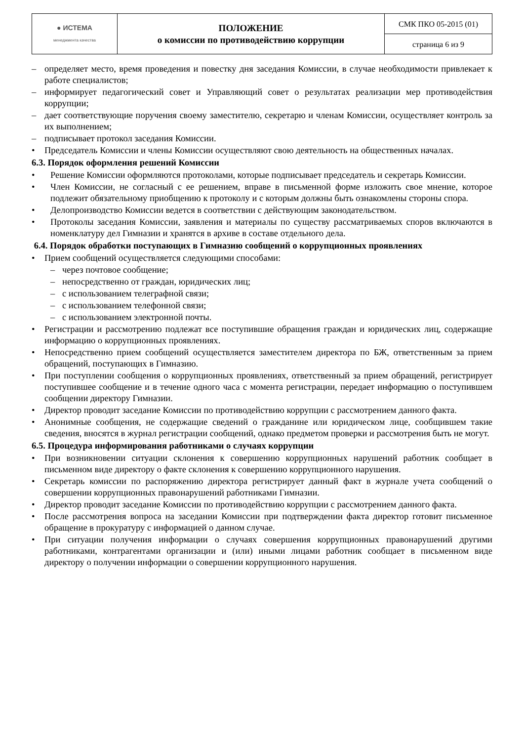| ● ИСТЕМА менеджмента качества | ПОЛОЖЕНИЕ о комиссии по противодействию коррупции | СМК ПКО 05-2015 (01) |
| | | страница 6 из 9 |
– определяет место, время проведения и повестку дня заседания Комиссии, в случае необходимости привлекает к работе специалистов;
– информирует педагогический совет и Управляющий совет о результатах реализации мер противодействия коррупции;
– дает соответствующие поручения своему заместителю, секретарю и членам Комиссии, осуществляет контроль за их выполнением;
– подписывает протокол заседания Комиссии.
• Председатель Комиссии и члены Комиссии осуществляют свою деятельность на общественных началах.
6.3. Порядок оформления решений Комиссии
• Решение Комиссии оформляются протоколами, которые подписывает председатель и секретарь Комиссии.
• Член Комиссии, не согласный с ее решением, вправе в письменной форме изложить свое мнение, которое подлежит обязательному приобщению к протоколу и с которым должны быть ознакомлены стороны спора.
• Делопроизводство Комиссии ведется в соответствии с действующим законодательством.
• Протоколы заседания Комиссии, заявления и материалы по существу рассматриваемых споров включаются в номенклатуру дел Гимназии и хранятся в архиве в составе отдельного дела.
6.4. Порядок обработки поступающих в Гимназию сообщений о коррупционных проявлениях
• Прием сообщений осуществляется следующими способами:
– через почтовое сообщение;
– непосредственно от граждан, юридических лиц;
– с использованием телеграфной связи;
– с использованием телефонной связи;
– с использованием электронной почты.
• Регистрации и рассмотрению подлежат все поступившие обращения граждан и юридических лиц, содержащие информацию о коррупционных проявлениях.
• Непосредственно прием сообщений осуществляется заместителем директора по БЖ, ответственным за прием обращений, поступающих в Гимназию.
• При поступлении сообщения о коррупционных проявлениях, ответственный за прием обращений, регистрирует поступившее сообщение и в течение одного часа с момента регистрации, передает информацию о поступившем сообщении директору Гимназии.
• Директор проводит заседание Комиссии по противодействию коррупции с рассмотрением данного факта.
• Анонимные сообщения, не содержащие сведений о гражданине или юридическом лице, сообщившем такие сведения, вносятся в журнал регистрации сообщений, однако предметом проверки и рассмотрения быть не могут.
6.5. Процедура информирования работниками о случаях коррупции
• При возникновении ситуации склонения к совершению коррупционных нарушений работник сообщает в письменном виде директору о факте склонения к совершению коррупционного нарушения.
• Секретарь комиссии по распоряжению директора регистрирует данный факт в журнале учета сообщений о совершении коррупционных правонарушений работниками Гимназии.
• Директор проводит заседание Комиссии по противодействию коррупции с рассмотрением данного факта.
• После рассмотрения вопроса на заседании Комиссии при подтверждении факта директор готовит письменное обращение в прокуратуру с информацией о данном случае.
• При ситуации получения информации о случаях совершения коррупционных правонарушений другими работниками, контрагентами организации и (или) иными лицами работник сообщает в письменном виде директору о получении информации о совершении коррупционного нарушения.